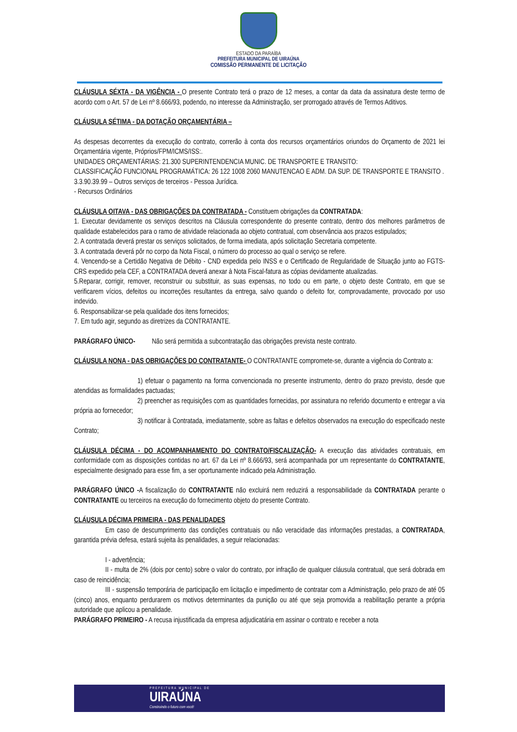ESTADO DA PARAÍBA
PREFEITURA MUNICIPAL DE UIRAÚNA
COMISSÃO PERMANENTE DE LICITAÇÃO
CLÁUSULA SÉXTA - DA VIGÊNCIA - O presente Contrato terá o prazo de 12 meses, a contar da data da assinatura deste termo de acordo com o Art. 57 de Lei nº 8.666/93, podendo, no interesse da Administração, ser prorrogado através de Termos Aditivos.
CLÁUSULA SÉTIMA - DA DOTAÇÃO ORÇAMENTÁRIA –
As despesas decorrentes da execução do contrato, correrão à conta dos recursos orçamentários oriundos do Orçamento de 2021 lei Orçamentária vigente, Próprios/FPM/ICMS/ISS:.
UNIDADES ORÇAMENTÁRIAS: 21.300 SUPERINTENDENCIA MUNIC. DE TRANSPORTE E TRANSITO:
CLASSIFICAÇÃO FUNCIONAL PROGRAMÁTICA: 26 122 1008 2060 MANUTENCAO E ADM. DA SUP. DE TRANSPORTE E TRANSITO .
3.3.90.39.99 – Outros serviços de terceiros - Pessoa Jurídica.
- Recursos Ordinários
CLÁUSULA OITAVA - DAS OBRIGAÇÕES DA CONTRATADA - Constituem obrigações da CONTRATADA:
1. Executar devidamente os serviços descritos na Cláusula correspondente do presente contrato, dentro dos melhores parâmetros de qualidade estabelecidos para o ramo de atividade relacionada ao objeto contratual, com observância aos prazos estipulados;
2. A contratada deverá prestar os serviços solicitados, de forma imediata, após solicitação Secretaria competente.
3. A contratada deverá pôr no corpo da Nota Fiscal, o número do processo ao qual o serviço se refere.
4. Vencendo-se a Certidão Negativa de Débito - CND expedida pelo INSS e o Certificado de Regularidade de Situação junto ao FGTS- CRS expedido pela CEF, a CONTRATADA deverá anexar à Nota Fiscal-fatura as cópias devidamente atualizadas.
5.Reparar, corrigir, remover, reconstruir ou substituir, as suas expensas, no todo ou em parte, o objeto deste Contrato, em que se verificarem vícios, defeitos ou incorreções resultantes da entrega, salvo quando o defeito for, comprovadamente, provocado por uso indevido.
6. Responsabilizar-se pela qualidade dos itens fornecidos;
7. Em tudo agir, segundo as diretrizes da CONTRATANTE.
PARÁGRAFO ÚNICO- Não será permitida a subcontratação das obrigações prevista neste contrato.
CLÁUSULA NONA - DAS OBRIGAÇÕES DO CONTRATANTE- O CONTRATANTE compromete-se, durante a vigência do Contrato a:
1) efetuar o pagamento na forma convencionada no presente instrumento, dentro do prazo previsto, desde que atendidas as formalidades pactuadas;
2) preencher as requisições com as quantidades fornecidas, por assinatura no referido documento e entregar a via própria ao fornecedor;
3) notificar à Contratada, imediatamente, sobre as faltas e defeitos observados na execução do especificado neste Contrato;
CLÁUSULA DÉCIMA - DO ACOMPANHAMENTO DO CONTRATO/FISCALIZAÇÃO- A execução das atividades contratuais, em conformidade com as disposições contidas no art. 67 da Lei nº 8.666/93, será acompanhada por um representante do CONTRATANTE, especialmente designado para esse fim, a ser oportunamente indicado pela Administração.
PARÁGRAFO ÚNICO -A fiscalização do CONTRATANTE não excluirá nem reduzirá a responsabilidade da CONTRATADA perante o CONTRATANTE ou terceiros na execução do fornecimento objeto do presente Contrato.
CLÁUSULA DÉCIMA PRIMEIRA - DAS PENALIDADES
Em caso de descumprimento das condições contratuais ou não veracidade das informações prestadas, a CONTRATADA, garantida prévia defesa, estará sujeita às penalidades, a seguir relacionadas:
I - advertência;
II - multa de 2% (dois por cento) sobre o valor do contrato, por infração de qualquer cláusula contratual, que será dobrada em caso de reincidência;
III - suspensão temporária de participação em licitação e impedimento de contratar com a Administração, pelo prazo de até 05 (cinco) anos, enquanto perdurarem os motivos determinantes da punição ou até que seja promovida a reabilitação perante a própria autoridade que aplicou a penalidade.
PARÁGRAFO PRIMEIRO - A recusa injustificada da empresa adjudicatária em assinar o contrato e receber a nota
PREFEITURA MUNICIPAL DE
UIRAÚNA
Construindo o futuro com você!